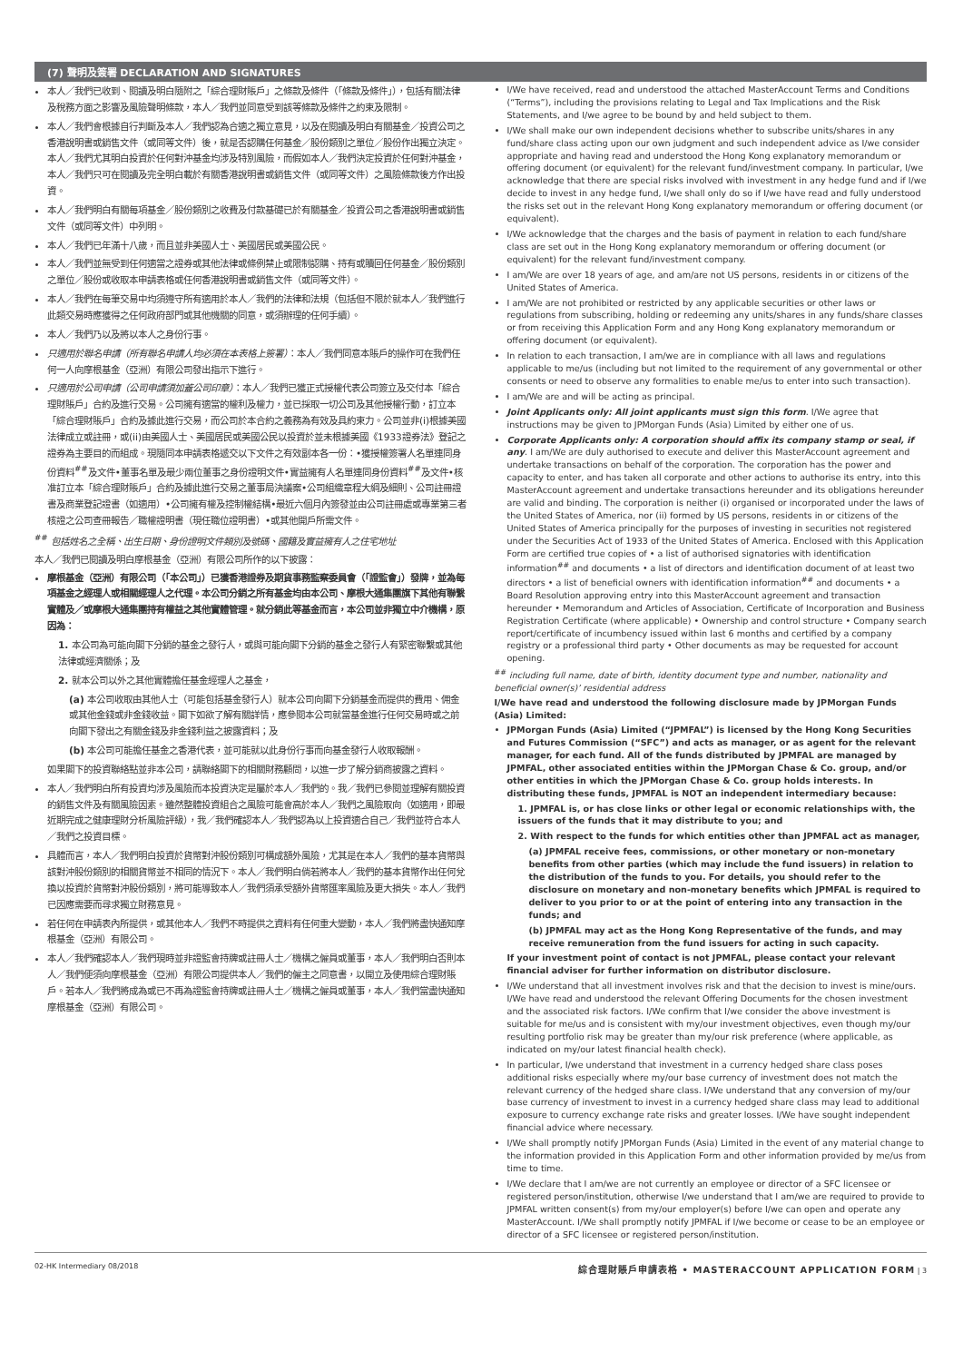(7) 聲明及簽署 DECLARATION AND SIGNATURES
本人／我們已收到、閱讀及明白隨附之「綜合理財賬戶」之條款及條件（「條款及條件」），包括有關法律及稅務方面之影響及風險聲明條款，本人／我們並同意受到該等條款及條件之約束及限制。
本人／我們會根據自行判斷及本人／我們認為合適之獨立意見，以及在閱讀及明白有關基金／投資公司之香港說明書或銷售文件（或同等文件）後，就是否認購任何基金／股份類別之單位／股份作出獨立決定。本人／我們尤其明白投資於任何對沖基金均涉及特別風險，而假如本人／我們決定投資於任何對沖基金，本人／我們只可在閱讀及完全明白載於有關香港說明書或銷售文件（或同等文件）之風險條款後方作出投資。
本人／我們明白有關每項基金／股份類別之收費及付款基礎已於有關基金／投資公司之香港說明書或銷售文件（或同等文件）中列明。
本人／我們已年滿十八歲，而且並非美國人士、美國居民或美國公民。
本人／我們並無受到任何適當之證券或其他法律或條例禁止或限制認購、持有或贖回任何基金／股份類別之單位／股份或收取本申請表格或任何香港說明書或銷售文件（或同等文件）。
本人／我們在每筆交易中均須遵守所有適用於本人／我們的法律和法規（包括但不限於就本人／我們進行此類交易時應獲得之任何政府部門或其他機關的同意，或須辦理的任何手續）。
本人／我們乃以及將以本人之身份行事。
只適用於聯名申請（所有聯名申請人均必須在本表格上簽署）：本人／我們同意本賬戶的操作可在我們任何一人向摩根基金（亞洲）有限公司發出指示下進行。
只適用於公司申請（公司申請須加蓋公司印章）：本人／我們已獲正式授權代表公司簽立及交付本「綜合理財賬戶」合約及進行交易。公司擁有適當的權利及權力，並已採取一切公司及其他授權行動，訂立本「綜合理財賬戶」合約及據此進行交易，而公司於本合約之義務為有效及具約束力。公司並非(i)根據美國法律成立或註冊，或(ii)由美國人士、美國居民或美國公民以投資於並未根據美國《1933證券法》登記之證券為主要目的而組成。現隨同本申請表格遞交以下文件之有效副本各一份：•獲授權簽署人名單連同身份資料<sup>##</sup>及文件•董事名單及最少兩位董事之身份證明文件•實益擁有人名單連同身份資料<sup>##</sup>及文件•核准訂立本「綜合理財賬戶」合約及據此進行交易之董事局決議案•公司組織章程大綱及細則、公司註冊證書及商業登記證書（如適用）•公司擁有權及控制權結構•最近六個月內簽發並由公司註冊處或專業第三者核證之公司查冊報告／職權證明書（現任職位證明書）•或其他開戶所需文件。
<sup>##</sup> 包括姓名之全稱、出生日期、身份證明文件類別及號碼、國籍及實益擁有人之住宅地址
本人／我們已閱讀及明白摩根基金（亞洲）有限公司所作的以下披露：
摩根基金（亞洲）有限公司（「本公司」）已獲香港證券及期貨事務監察委員會（「證監會」）發牌，並為每項基金之經理人或相關經理人之代理。本公司分銷之所有基金均由本公司、摩根大通集團旗下其他有聯繫實體及／或摩根大通集團持有權益之其他實體管理。就分銷此等基金而言，本公司並非獨立中介機構，原因為：
1. 本公司為可能向閣下分銷的基金之發行人，或與可能向閣下分銷的基金之發行人有緊密聯繫或其他法律或經濟關係；及
2. 就本公司以外之其他實體擔任基金經理人之基金，
(a) 本公司收取由其他人士（可能包括基金發行人）就本公司向閣下分銷基金而提供的費用、佣金或其他金錢或非金錢收益。閣下如欲了解有關詳情，應參閱本公司就當基金進行任何交易時或之前向閣下發出之有關金錢及非金錢利益之披露資料；及
(b) 本公司可能擔任基金之香港代表，並可能就以此身份行事而向基金發行人收取報酬。
如果閣下的投資聯絡點並非本公司，請聯絡閣下的相關財務顧問，以進一步了解分銷商披露之資料。
本人／我們明白所有投資均涉及風險而本投資決定是屬於本人／我們的。我／我們已參閱並理解有關投資的銷售文件及有關風險因素。雖然整體投資組合之風險可能會高於本人／我們之風險取向（如適用，即最近期完成之健康理財分析風險評級），我／我們確認本人／我們認為以上投資適合自己／我們並符合本人／我們之投資目標。
具體而言，本人／我們明白投資於貨幣對沖股份類別可構成額外風險，尤其是在本人／我們的基本貨幣與該對沖股份類別的相關貨幣並不相同的情況下。本人／我們明白倘若將本人／我們的基本貨幣作出任何兌換以投資於貨幣對沖股份類別，將可能導致本人／我們須承受額外貨幣匯率風險及更大損失。本人／我們已因應需要而尋求獨立財務意見。
若任何在申請表內所提供，或其他本人／我們不時提供之資料有任何重大變動，本人／我們將盡快通知摩根基金（亞洲）有限公司。
本人／我們確認本人／我們現時並非證監會持牌或註冊人士／機構之僱員或董事，本人／我們明白否則本人／我們便須向摩根基金（亞洲）有限公司提供本人／我們的僱主之同意書，以開立及使用綜合理財賬戶。若本人／我們將成為或已不再為證監會持牌或註冊人士／機構之僱員或董事，本人／我們當盡快通知摩根基金（亞洲）有限公司。
I/We have received, read and understood the attached MasterAccount Terms and Conditions (“Terms”), including the provisions relating to Legal and Tax Implications and the Risk Statements, and I/we agree to be bound by and held subject to them.
I/We shall make our own independent decisions whether to subscribe units/shares in any fund/share class acting upon our own judgment and such independent advice as I/we consider appropriate and having read and understood the Hong Kong explanatory memorandum or offering document (or equivalent) for the relevant fund/investment company. In particular, I/we acknowledge that there are special risks involved with investment in any hedge fund and if I/we decide to invest in any hedge fund, I/we shall only do so if I/we have read and fully understood the risks set out in the relevant Hong Kong explanatory memorandum or offering document (or equivalent).
I/We acknowledge that the charges and the basis of payment in relation to each fund/share class are set out in the Hong Kong explanatory memorandum or offering document (or equivalent) for the relevant fund/investment company.
I am/We are over 18 years of age, and am/are not US persons, residents in or citizens of the United States of America.
I am/We are not prohibited or restricted by any applicable securities or other laws or regulations from subscribing, holding or redeeming any units/shares in any funds/share classes or from receiving this Application Form and any Hong Kong explanatory memorandum or offering document (or equivalent).
In relation to each transaction, I am/we are in compliance with all laws and regulations applicable to me/us (including but not limited to the requirement of any governmental or other consents or need to observe any formalities to enable me/us to enter into such transaction).
I am/We are and will be acting as principal.
Joint Applicants only: All joint applicants must sign this form. I/We agree that instructions may be given to JPMorgan Funds (Asia) Limited by either one of us.
Corporate Applicants only: A corporation should affix its company stamp or seal, if any. I am/We are duly authorised to execute and deliver this MasterAccount agreement and undertake transactions on behalf of the corporation. The corporation has the power and capacity to enter, and has taken all corporate and other actions to authorise its entry, into this MasterAccount agreement and undertake transactions hereunder and its obligations hereunder are valid and binding. The corporation is neither (i) organised or incorporated under the laws of the United States of America, nor (ii) formed by US persons, residents in or citizens of the United States of America principally for the purposes of investing in securities not registered under the Securities Act of 1933 of the United States of America. Enclosed with this Application Form are certified true copies of • a list of authorised signatories with identification information<sup>##</sup> and documents • a list of directors and identification document of at least two directors • a list of beneficial owners with identification information<sup>##</sup> and documents • a Board Resolution approving entry into this MasterAccount agreement and transaction hereunder • Memorandum and Articles of Association, Certificate of Incorporation and Business Registration Certificate (where applicable) • Ownership and control structure • Company search report/certificate of incumbency issued within last 6 months and certified by a company registry or a professional third party • Other documents as may be requested for account opening.
<sup>##</sup> including full name, date of birth, identity document type and number, nationality and beneficial owner(s)’ residential address
I/We have read and understood the following disclosure made by JPMorgan Funds (Asia) Limited:
JPMorgan Funds (Asia) Limited (“JPMFAL”) is licensed by the Hong Kong Securities and Futures Commission (“SFC”) and acts as manager, or as agent for the relevant manager, for each fund. All of the funds distributed by JPMFAL are managed by JPMFAL, other associated entities within the JPMorgan Chase & Co. group, and/or other entities in which the JPMorgan Chase & Co. group holds interests. In distributing these funds, JPMFAL is NOT an independent intermediary because:
1. JPMFAL is, or has close links or other legal or economic relationships with, the issuers of the funds that it may distribute to you; and
2. With respect to the funds for which entities other than JPMFAL act as manager,
(a) JPMFAL receive fees, commissions, or other monetary or non-monetary benefits from other parties (which may include the fund issuers) in relation to the distribution of the funds to you. For details, you should refer to the disclosure on monetary and non-monetary benefits which JPMFAL is required to deliver to you prior to or at the point of entering into any transaction in the funds; and
(b) JPMFAL may act as the Hong Kong Representative of the funds, and may receive remuneration from the fund issuers for acting in such capacity.
If your investment point of contact is not JPMFAL, please contact your relevant financial adviser for further information on distributor disclosure.
I/We understand that all investment involves risk and that the decision to invest is mine/ours. I/We have read and understood the relevant Offering Documents for the chosen investment and the associated risk factors. I/We confirm that I/we consider the above investment is suitable for me/us and is consistent with my/our investment objectives, even though my/our resulting portfolio risk may be greater than my/our risk preference (where applicable, as indicated on my/our latest financial health check).
In particular, I/we understand that investment in a currency hedged share class poses additional risks especially where my/our base currency of investment does not match the relevant currency of the hedged share class. I/We understand that any conversion of my/our base currency of investment to invest in a currency hedged share class may lead to additional exposure to currency exchange rate risks and greater losses. I/We have sought independent financial advice where necessary.
I/We shall promptly notify JPMorgan Funds (Asia) Limited in the event of any material change to the information provided in this Application Form and other information provided by me/us from time to time.
I/We declare that I am/we are not currently an employee or director of a SFC licensee or registered person/institution, otherwise I/we understand that I am/we are required to provide to JPMFAL written consent(s) from my/our employer(s) before I/we can open and operate any MasterAccount. I/We shall promptly notify JPMFAL if I/we become or cease to be an employee or director of a SFC licensee or registered person/institution.
02-HK Intermediary 08/2018 綜合理財賬戶申請表格 • MASTERACCOUNT APPLICATION FORM | 3